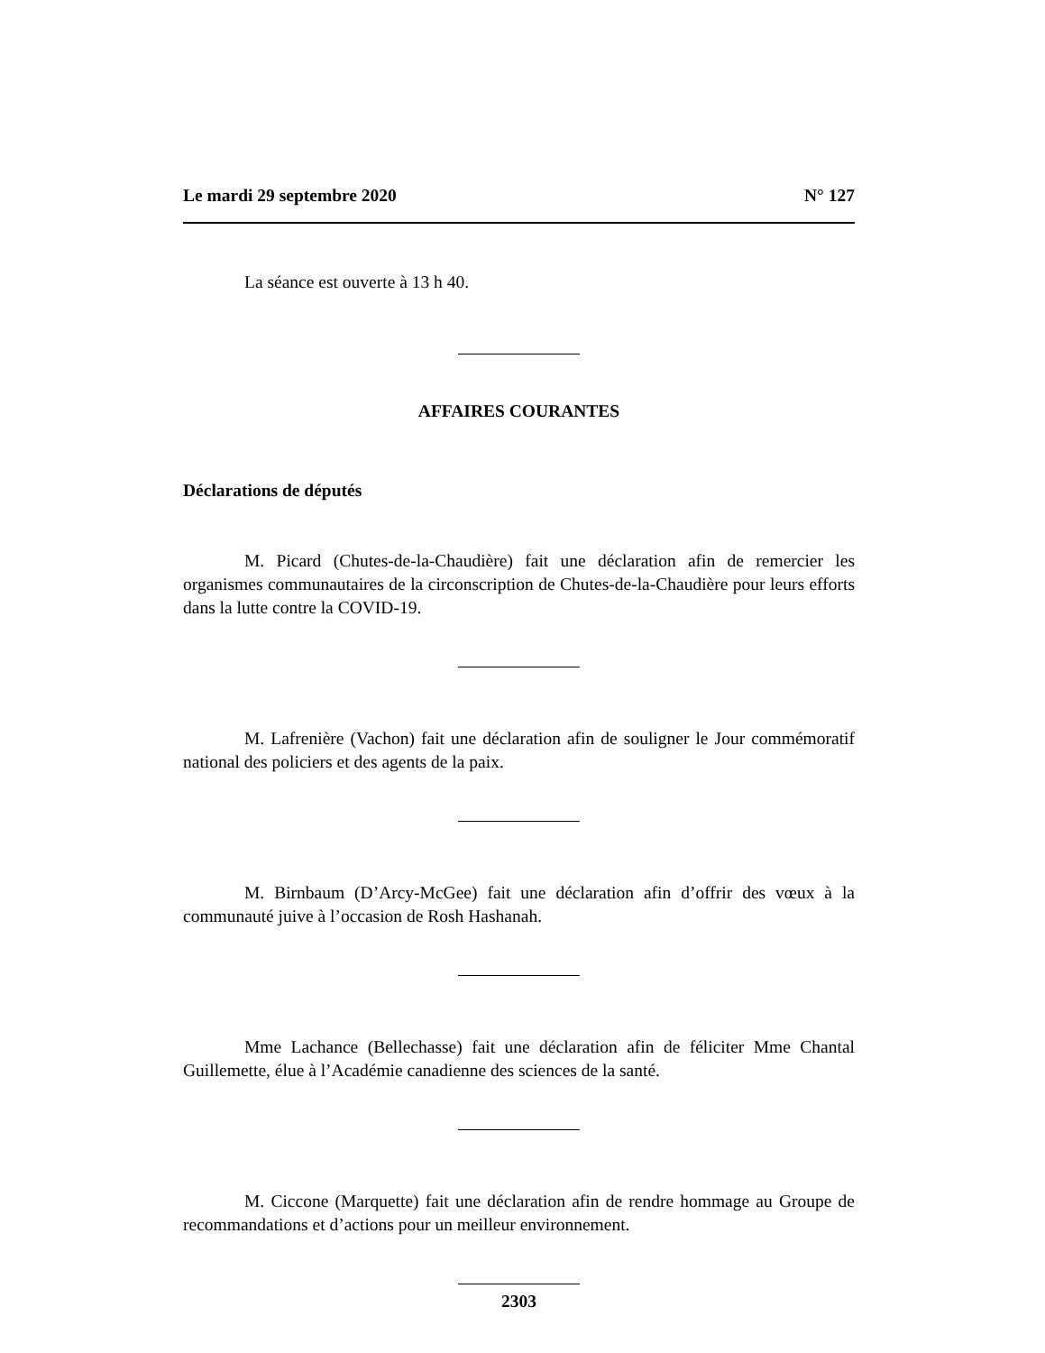Le mardi 29 septembre 2020 N° 127
La séance est ouverte à 13 h 40.
AFFAIRES COURANTES
Déclarations de députés
M. Picard (Chutes-de-la-Chaudière) fait une déclaration afin de remercier les organismes communautaires de la circonscription de Chutes-de-la-Chaudière pour leurs efforts dans la lutte contre la COVID-19.
M. Lafrenière (Vachon) fait une déclaration afin de souligner le Jour commémoratif national des policiers et des agents de la paix.
M. Birnbaum (D’Arcy-McGee) fait une déclaration afin d’offrir des vœux à la communauté juive à l’occasion de Rosh Hashanah.
Mme Lachance (Bellechasse) fait une déclaration afin de féliciter Mme Chantal Guillemette, élue à l’Académie canadienne des sciences de la santé.
M. Ciccone (Marquette) fait une déclaration afin de rendre hommage au Groupe de recommandations et d’actions pour un meilleur environnement.
2303